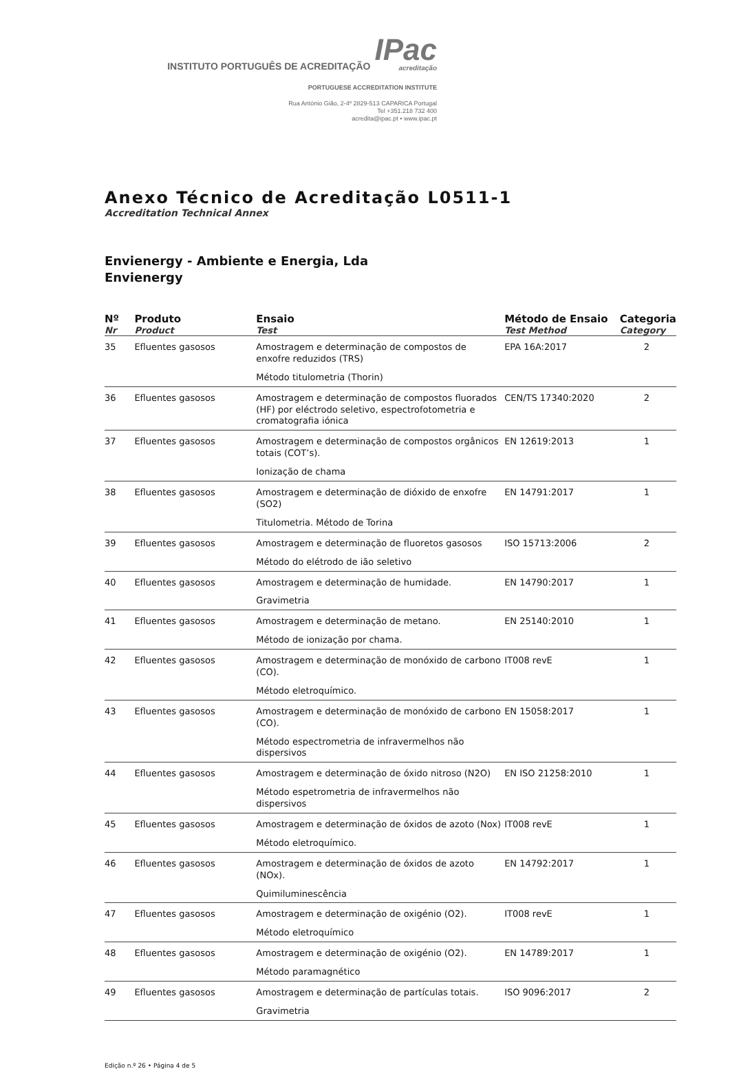INSTITUTO PORTUGUÊS DE ACREDITAÇÃO IPac
acreditação
PORTUGUESE ACCREDITATION INSTITUTE
Rua António Gião, 2-4º 2829-513 CAPARICA Portugal
Tel +351.218 732 400
acredita@ipac.pt • www.ipac.pt
Anexo Técnico de Acreditação L0511-1
Accreditation Technical Annex
Envienergy - Ambiente e Energia, Lda
Envienergy
| Nº Nr | Produto Product | Ensaio Test | Método de Ensaio Test Method | Categoria Category |
| --- | --- | --- | --- | --- |
| 35 | Efluentes gasosos | Amostragem e determinação de compostos de enxofre reduzidos (TRS) Método titulometria (Thorin) | EPA 16A:2017 | 2 |
| 36 | Efluentes gasosos | Amostragem e determinação de compostos fluorados (HF) por eléctrodo seletivo, espectrofotometria e cromatografia iónica | CEN/TS 17340:2020 | 2 |
| 37 | Efluentes gasosos | Amostragem e determinação de compostos orgânicos totais (COT’s). Ionização de chama | EN 12619:2013 | 1 |
| 38 | Efluentes gasosos | Amostragem e determinação de dióxido de enxofre (SO2) Titulometria. Método de Torina | EN 14791:2017 | 1 |
| 39 | Efluentes gasosos | Amostragem e determinação de fluoretos gasosos Método do elétrodo de ião seletivo | ISO 15713:2006 | 2 |
| 40 | Efluentes gasosos | Amostragem e determinação de humidade. Gravimetria | EN 14790:2017 | 1 |
| 41 | Efluentes gasosos | Amostragem e determinação de metano. Método de ionização por chama. | EN 25140:2010 | 1 |
| 42 | Efluentes gasosos | Amostragem e determinação de monóxido de carbono (CO). Método eletroquímico. | IT008 revE | 1 |
| 43 | Efluentes gasosos | Amostragem e determinação de monóxido de carbono (CO). Método espectrometria de infravermelhos não dispersivos | EN 15058:2017 | 1 |
| 44 | Efluentes gasosos | Amostragem e determinação de óxido nitroso (N2O) Método espetrometria de infravermelhos não dispersivos | EN ISO 21258:2010 | 1 |
| 45 | Efluentes gasosos | Amostragem e determinação de óxidos de azoto (Nox) Método eletroquímico. | IT008 revE | 1 |
| 46 | Efluentes gasosos | Amostragem e determinação de óxidos de azoto (NOx). Quimiluminescência | EN 14792:2017 | 1 |
| 47 | Efluentes gasosos | Amostragem e determinação de oxigénio (O2). Método eletroquímico | IT008 revE | 1 |
| 48 | Efluentes gasosos | Amostragem e determinação de oxigénio (O2). Método paramagnético | EN 14789:2017 | 1 |
| 49 | Efluentes gasosos | Amostragem e determinação de partículas totais. Gravimetria | ISO 9096:2017 | 2 |
Edição n.º 26 • Página 4 de 5